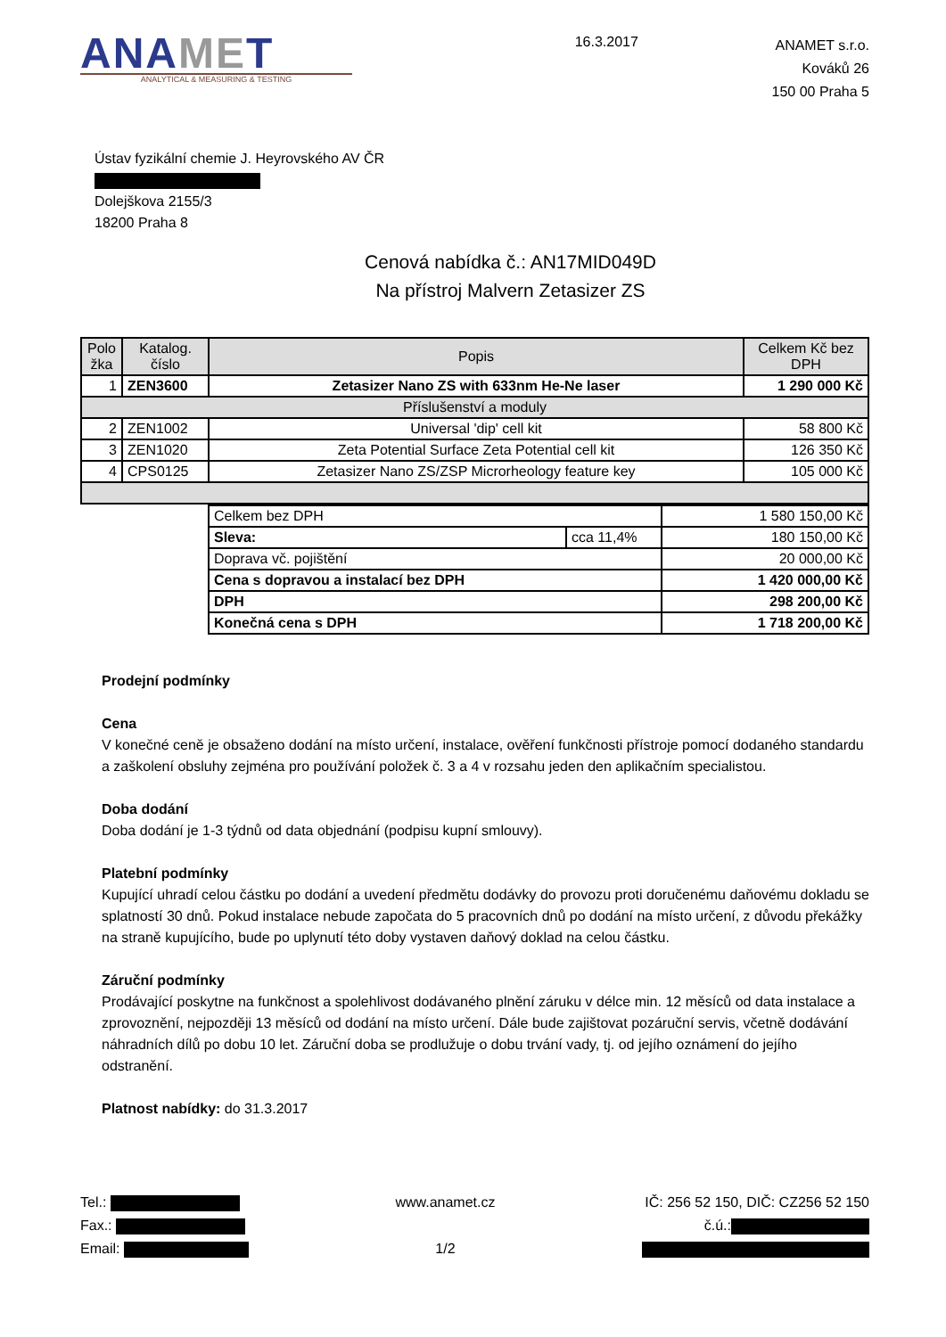ANAMET
ANALYTICAL & MEASURING & TESTING
16.3.2017
ANAMET s.r.o.
Kováků 26
150 00 Praha 5
Ústav fyzikální chemie J. Heyrovského AV ČR
Dolejškova 2155/3
18200 Praha 8
Cenová nabídka č.: AN17MID049D
Na přístroj Malvern Zetasizer ZS
| Polo žka | Katalog. číslo | Popis | Celkem Kč bez DPH |
| --- | --- | --- | --- |
| 1 | ZEN3600 | Zetasizer Nano ZS with 633nm He-Ne laser | 1 290 000 Kč |
| Příslušenství a moduly | | | |
| 2 | ZEN1002 | Universal 'dip' cell kit | 58 800 Kč |
| 3 | ZEN1020 | Zeta Potential Surface Zeta Potential cell kit | 126 350 Kč |
| 4 | CPS0125 | Zetasizer Nano ZS/ZSP Microrheology feature key | 105 000 Kč |
| Celkem bez DPH | | 1 580 150,00 Kč |
| Sleva: | cca 11,4% | 180 150,00 Kč |
| Doprava vč. pojištění | | 20 000,00 Kč |
| Cena s dopravou a instalací bez DPH | | 1 420 000,00 Kč |
| DPH | | 298 200,00 Kč |
| Konečná cena s DPH | | 1 718 200,00 Kč |
Prodejní podmínky
Cena
V konečné ceně je obsaženo dodání na místo určení, instalace, ověření funkčnosti přístroje pomocí dodaného standardu a zaškolení obsluhy zejména pro používání položek č. 3 a 4 v rozsahu jeden den aplikačním specialistou.
Doba dodání
Doba dodání je 1-3 týdnů od data objednání (podpisu kupní smlouvy).
Platební podmínky
Kupující uhradí celou částku po dodání a uvedení předmětu dodávky do provozu proti doručenému daňovému dokladu se splatností 30 dnů. Pokud instalace nebude započata do 5 pracovních dnů po dodání na místo určení, z důvodu překážky na straně kupujícího, bude po uplynutí této doby vystaven daňový doklad na celou částku.
Záruční podmínky
Prodávající poskytne na funkčnost a spolehlivost dodávaného plnění záruku v délce min. 12 měsíců od data instalace a zprovoznění, nejpozději 13 měsíců od dodání na místo určení. Dále bude zajištovat pozáruční servis, včetně dodávání náhradních dílů po dobu 10 let. Záruční doba se prodlužuje o dobu trvání vady, tj. od jejího oznámení do jejího odstranění.
Platnost nabídky: do 31.3.2017
Tel.:
Fax.:
Email:
www.anamet.cz
1/2
IČ: 256 52 150, DIČ: CZ256 52 150
č.ú.: